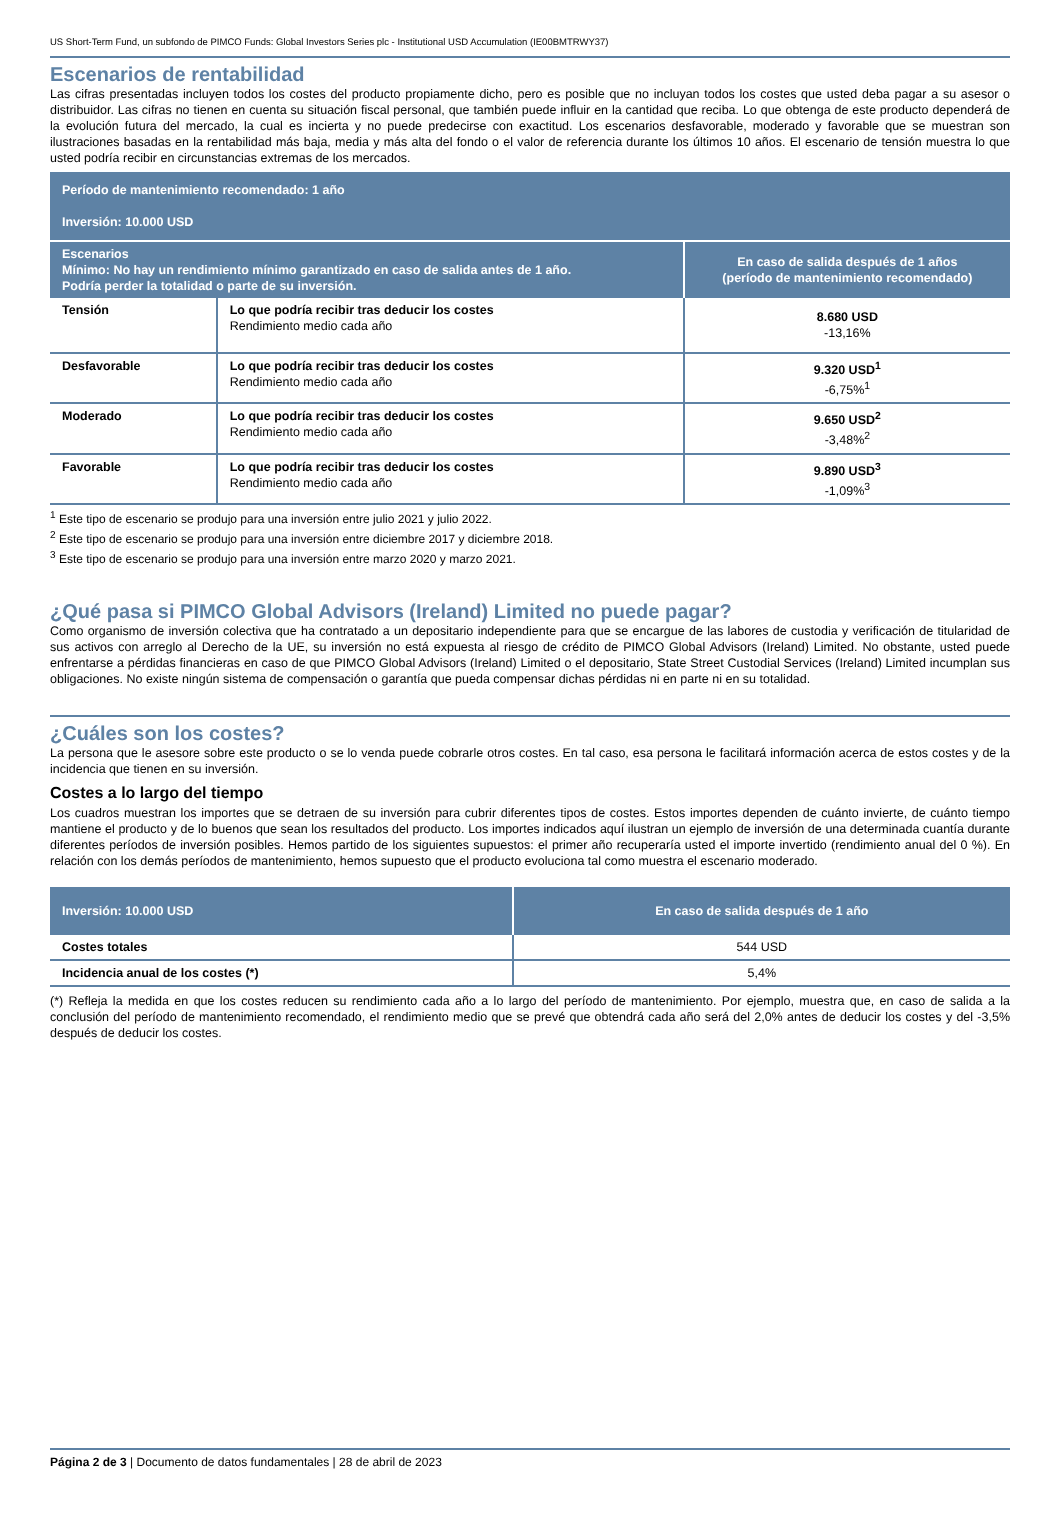US Short-Term Fund, un subfondo de PIMCO Funds: Global Investors Series plc - Institutional USD Accumulation (IE00BMTRWY37)
Escenarios de rentabilidad
Las cifras presentadas incluyen todos los costes del producto propiamente dicho, pero es posible que no incluyan todos los costes que usted deba pagar a su asesor o distribuidor. Las cifras no tienen en cuenta su situación fiscal personal, que también puede influir en la cantidad que reciba. Lo que obtenga de este producto dependerá de la evolución futura del mercado, la cual es incierta y no puede predecirse con exactitud. Los escenarios desfavorable, moderado y favorable que se muestran son ilustraciones basadas en la rentabilidad más baja, media y más alta del fondo o el valor de referencia durante los últimos 10 años. El escenario de tensión muestra lo que usted podría recibir en circunstancias extremas de los mercados.
| Período de mantenimiento recomendado: 1 año Inversión: 10.000 USD | | |
| Escenarios Mínimo: No hay un rendimiento mínimo garantizado en caso de salida antes de 1 año. Podría perder la totalidad o parte de su inversión. | | En caso de salida después de 1 años (período de mantenimiento recomendado) |
| Tensión | Lo que podría recibir tras deducir los costes Rendimiento medio cada año | 8.680 USD -13,16% |
| Desfavorable | Lo que podría recibir tras deducir los costes Rendimiento medio cada año | 9.320 USD<sup>1</sup> -6,75%<sup>1</sup> |
| Moderado | Lo que podría recibir tras deducir los costes Rendimiento medio cada año | 9.650 USD<sup>2</sup> -3,48%<sup>2</sup> |
| Favorable | Lo que podría recibir tras deducir los costes Rendimiento medio cada año | 9.890 USD<sup>3</sup> -1,09%<sup>3</sup> |
<sup>1</sup> Este tipo de escenario se produjo para una inversión entre julio 2021 y julio 2022.
<sup>2</sup> Este tipo de escenario se produjo para una inversión entre diciembre 2017 y diciembre 2018.
<sup>3</sup> Este tipo de escenario se produjo para una inversión entre marzo 2020 y marzo 2021.
¿Qué pasa si PIMCO Global Advisors (Ireland) Limited no puede pagar?
Como organismo de inversión colectiva que ha contratado a un depositario independiente para que se encargue de las labores de custodia y verificación de titularidad de sus activos con arreglo al Derecho de la UE, su inversión no está expuesta al riesgo de crédito de PIMCO Global Advisors (Ireland) Limited. No obstante, usted puede enfrentarse a pérdidas financieras en caso de que PIMCO Global Advisors (Ireland) Limited o el depositario, State Street Custodial Services (Ireland) Limited incumplan sus obligaciones. No existe ningún sistema de compensación o garantía que pueda compensar dichas pérdidas ni en parte ni en su totalidad.
¿Cuáles son los costes?
La persona que le asesore sobre este producto o se lo venda puede cobrarle otros costes. En tal caso, esa persona le facilitará información acerca de estos costes y de la incidencia que tienen en su inversión.
Costes a lo largo del tiempo
Los cuadros muestran los importes que se detraen de su inversión para cubrir diferentes tipos de costes. Estos importes dependen de cuánto invierte, de cuánto tiempo mantiene el producto y de lo buenos que sean los resultados del producto. Los importes indicados aquí ilustran un ejemplo de inversión de una determinada cuantía durante diferentes períodos de inversión posibles. Hemos partido de los siguientes supuestos: el primer año recuperaría usted el importe invertido (rendimiento anual del 0 %). En relación con los demás períodos de mantenimiento, hemos supuesto que el producto evoluciona tal como muestra el escenario moderado.
| Inversión: 10.000 USD | En caso de salida después de 1 año |
| Costes totales | 544 USD |
| Incidencia anual de los costes (*) | 5,4% |
(*) Refleja la medida en que los costes reducen su rendimiento cada año a lo largo del período de mantenimiento. Por ejemplo, muestra que, en caso de salida a la conclusión del período de mantenimiento recomendado, el rendimiento medio que se prevé que obtendrá cada año será del 2,0% antes de deducir los costes y del -3,5% después de deducir los costes.
Página 2 de 3 | Documento de datos fundamentales | 28 de abril de 2023